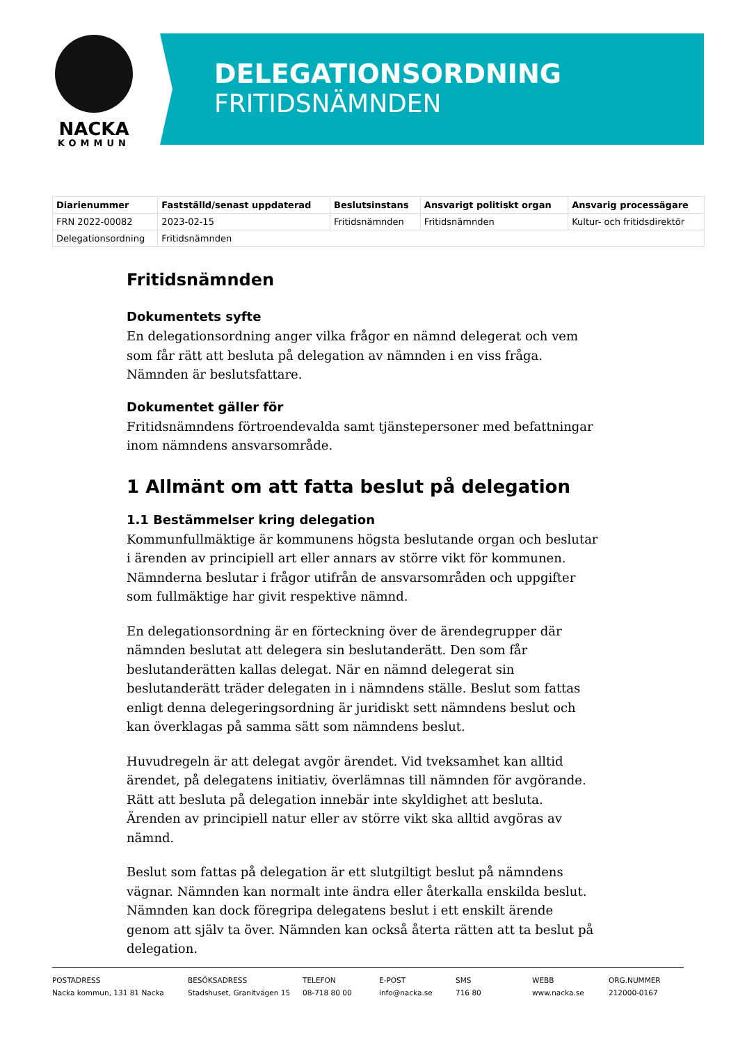NACKA
KOMMUN
DELEGATIONSORDNING
FRITIDSNÄMNDEN
| Diarienummer | Fastställd/senast uppdaterad | Beslutsinstans | Ansvarigt politiskt organ | Ansvarig processägare |
| --- | --- | --- | --- | --- |
| FRN 2022-00082 | 2023-02-15 | Fritidsnämnden | Fritidsnämnden | Kultur- och fritidsdirektör |
| Delegationsordning | Fritidsnämnden | | | |
Fritidsnämnden
Dokumentets syfte
En delegationsordning anger vilka frågor en nämnd delegerat och vem som får rätt att besluta på delegation av nämnden i en viss fråga. Nämnden är beslutsfattare.
Dokumentet gäller för
Fritidsnämndens förtroendevalda samt tjänstepersoner med befattningar inom nämndens ansvarsområde.
1 Allmänt om att fatta beslut på delegation
1.1 Bestämmelser kring delegation
Kommunfullmäktige är kommunens högsta beslutande organ och beslutar i ärenden av principiell art eller annars av större vikt för kommunen. Nämnderna beslutar i frågor utifrån de ansvarsområden och uppgifter som fullmäktige har givit respektive nämnd.
En delegationsordning är en förteckning över de ärendegrupper där nämnden beslutat att delegera sin beslutanderätt. Den som får beslutanderätten kallas delegat. När en nämnd delegerat sin beslutanderätt träder delegaten in i nämndens ställe. Beslut som fattas enligt denna delegeringsordning är juridiskt sett nämndens beslut och kan överklagas på samma sätt som nämndens beslut.
Huvudregeln är att delegat avgör ärendet. Vid tveksamhet kan alltid ärendet, på delegatens initiativ, överlämnas till nämnden för avgörande. Rätt att besluta på delegation innebär inte skyldighet att besluta. Ärenden av principiell natur eller av större vikt ska alltid avgöras av nämnd.
Beslut som fattas på delegation är ett slutgiltigt beslut på nämndens vägnar. Nämnden kan normalt inte ändra eller återkalla enskilda beslut. Nämnden kan dock föregripa delegatens beslut i ett enskilt ärende genom att själv ta över. Nämnden kan också återta rätten att ta beslut på delegation.
POSTADRESS
Nacka kommun, 131 81 Nacka
BESÖKSADRESS
Stadshuset, Granitvägen 15
TELEFON
08-718 80 00
E-POST
info@nacka.se
SMS
716 80
WEBB
www.nacka.se
ORG.NUMMER
212000-0167